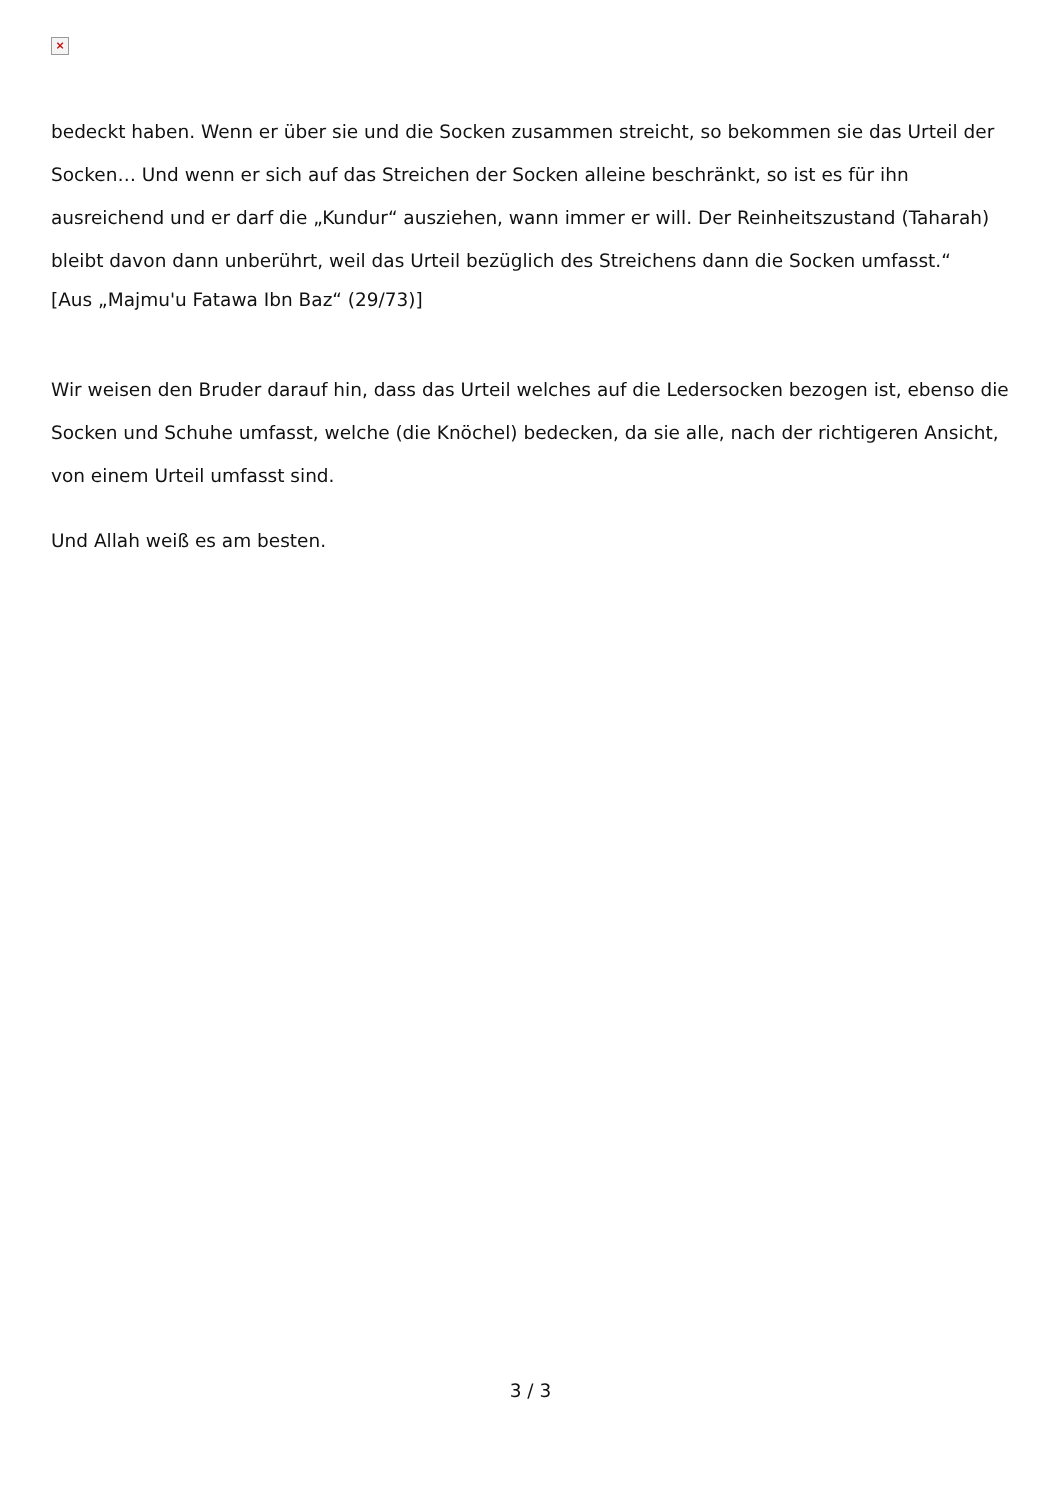×
bedeckt haben. Wenn er über sie und die Socken zusammen streicht, so bekommen sie das Urteil der Socken… Und wenn er sich auf das Streichen der Socken alleine beschränkt, so ist es für ihn ausreichend und er darf die „Kundur“ ausziehen, wann immer er will. Der Reinheitszustand (Taharah) bleibt davon dann unberührt, weil das Urteil bezüglich des Streichens dann die Socken umfasst.“
[Aus „Majmu'u Fatawa Ibn Baz“ (29/73)]
Wir weisen den Bruder darauf hin, dass das Urteil welches auf die Ledersocken bezogen ist, ebenso die Socken und Schuhe umfasst, welche (die Knöchel) bedecken, da sie alle, nach der richtigeren Ansicht, von einem Urteil umfasst sind.
Und Allah weiß es am besten.
3 / 3